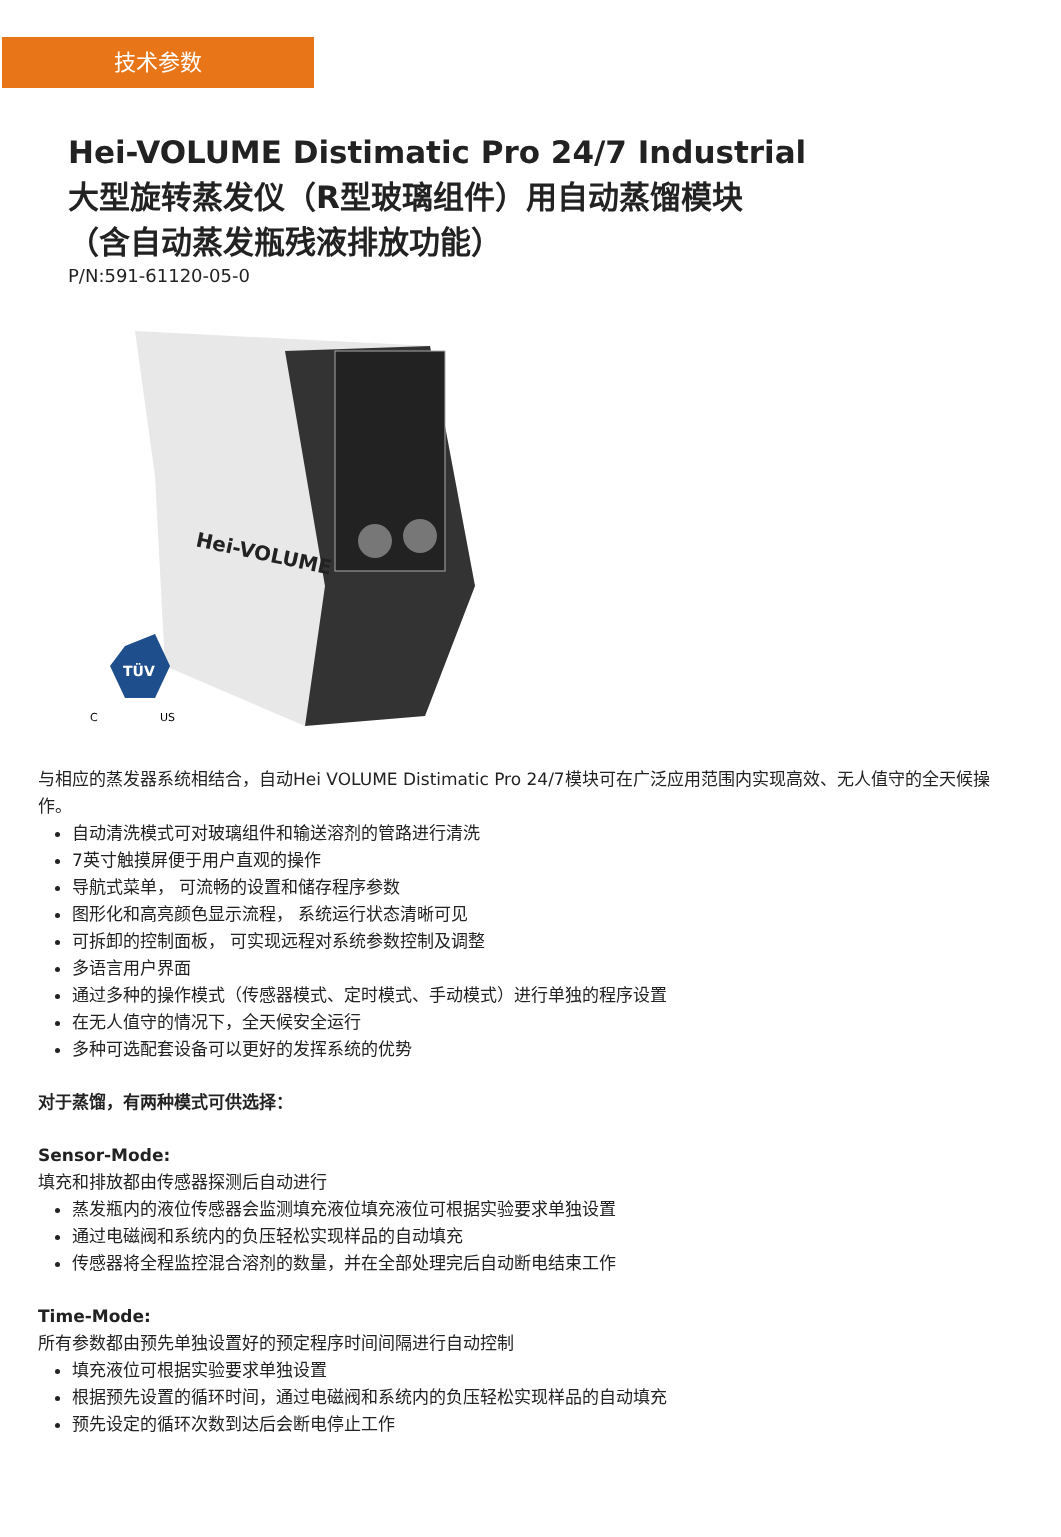技术参数
Hei-VOLUME Distimatic Pro 24/7 Industrial
大型旋转蒸发仪（R型玻璃组件）用自动蒸馏模块
（含自动蒸发瓶残液排放功能）
P/N:591-61120-05-0
Hei-VOLUME
TÜV
C
US
与相应的蒸发器系统相结合，自动Hei VOLUME Distimatic Pro 24/7模块可在广泛应用范围内实现高效、无人值守的全天候操作。
自动清洗模式可对玻璃组件和输送溶剂的管路进行清洗
7英寸触摸屏便于用户直观的操作
导航式菜单， 可流畅的设置和储存程序参数
图形化和高亮颜色显示流程， 系统运行状态清晰可见
可拆卸的控制面板， 可实现远程对系统参数控制及调整
多语言用户界面
通过多种的操作模式（传感器模式、定时模式、手动模式）进行单独的程序设置
在无人值守的情况下，全天候安全运行
多种可选配套设备可以更好的发挥系统的优势
对于蒸馏，有两种模式可供选择：
Sensor-Mode:
填充和排放都由传感器探测后自动进行
蒸发瓶内的液位传感器会监测填充液位填充液位可根据实验要求单独设置
通过电磁阀和系统内的负压轻松实现样品的自动填充
传感器将全程监控混合溶剂的数量，并在全部处理完后自动断电结束工作
Time-Mode:
所有参数都由预先单独设置好的预定程序时间间隔进行自动控制
填充液位可根据实验要求单独设置
根据预先设置的循环时间，通过电磁阀和系统内的负压轻松实现样品的自动填充
预先设定的循环次数到达后会断电停止工作